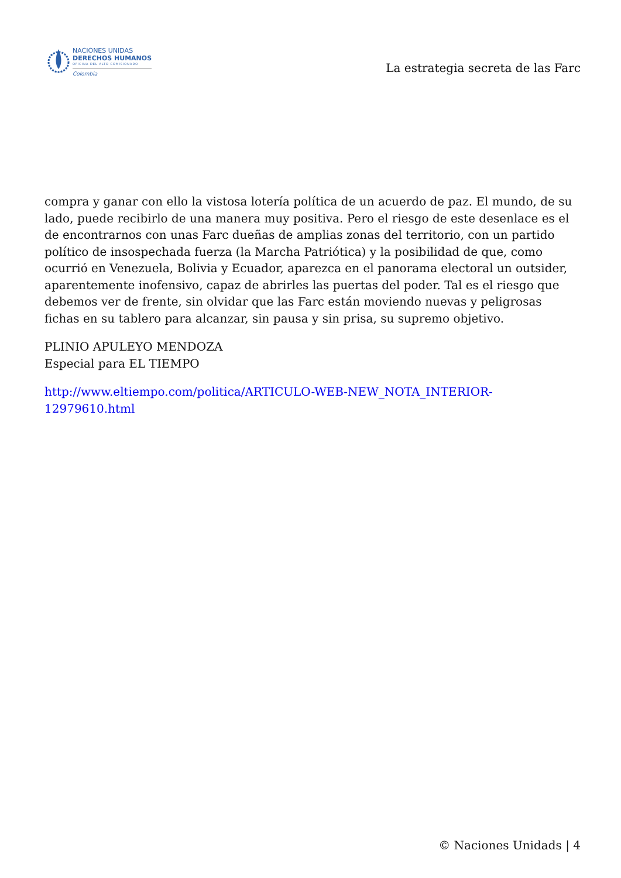NACIONES UNIDAS
DERECHOS HUMANOS
OFICINA DEL ALTO COMISIONADO
Colombia
La estrategia secreta de las Farc
compra y ganar con ello la vistosa lotería política de un acuerdo de paz. El mundo, de su lado, puede recibirlo de una manera muy positiva. Pero el riesgo de este desenlace es el de encontrarnos con unas Farc dueñas de amplias zonas del territorio, con un partido político de insospechada fuerza (la Marcha Patriótica) y la posibilidad de que, como ocurrió en Venezuela, Bolivia y Ecuador, aparezca en el panorama electoral un outsider, aparentemente inofensivo, capaz de abrirles las puertas del poder. Tal es el riesgo que debemos ver de frente, sin olvidar que las Farc están moviendo nuevas y peligrosas fichas en su tablero para alcanzar, sin pausa y sin prisa, su supremo objetivo.
PLINIO APULEYO MENDOZA
Especial para EL TIEMPO
http://www.eltiempo.com/politica/ARTICULO-WEB-NEW_NOTA_INTERIOR-12979610.html
© Naciones Unidads | 4